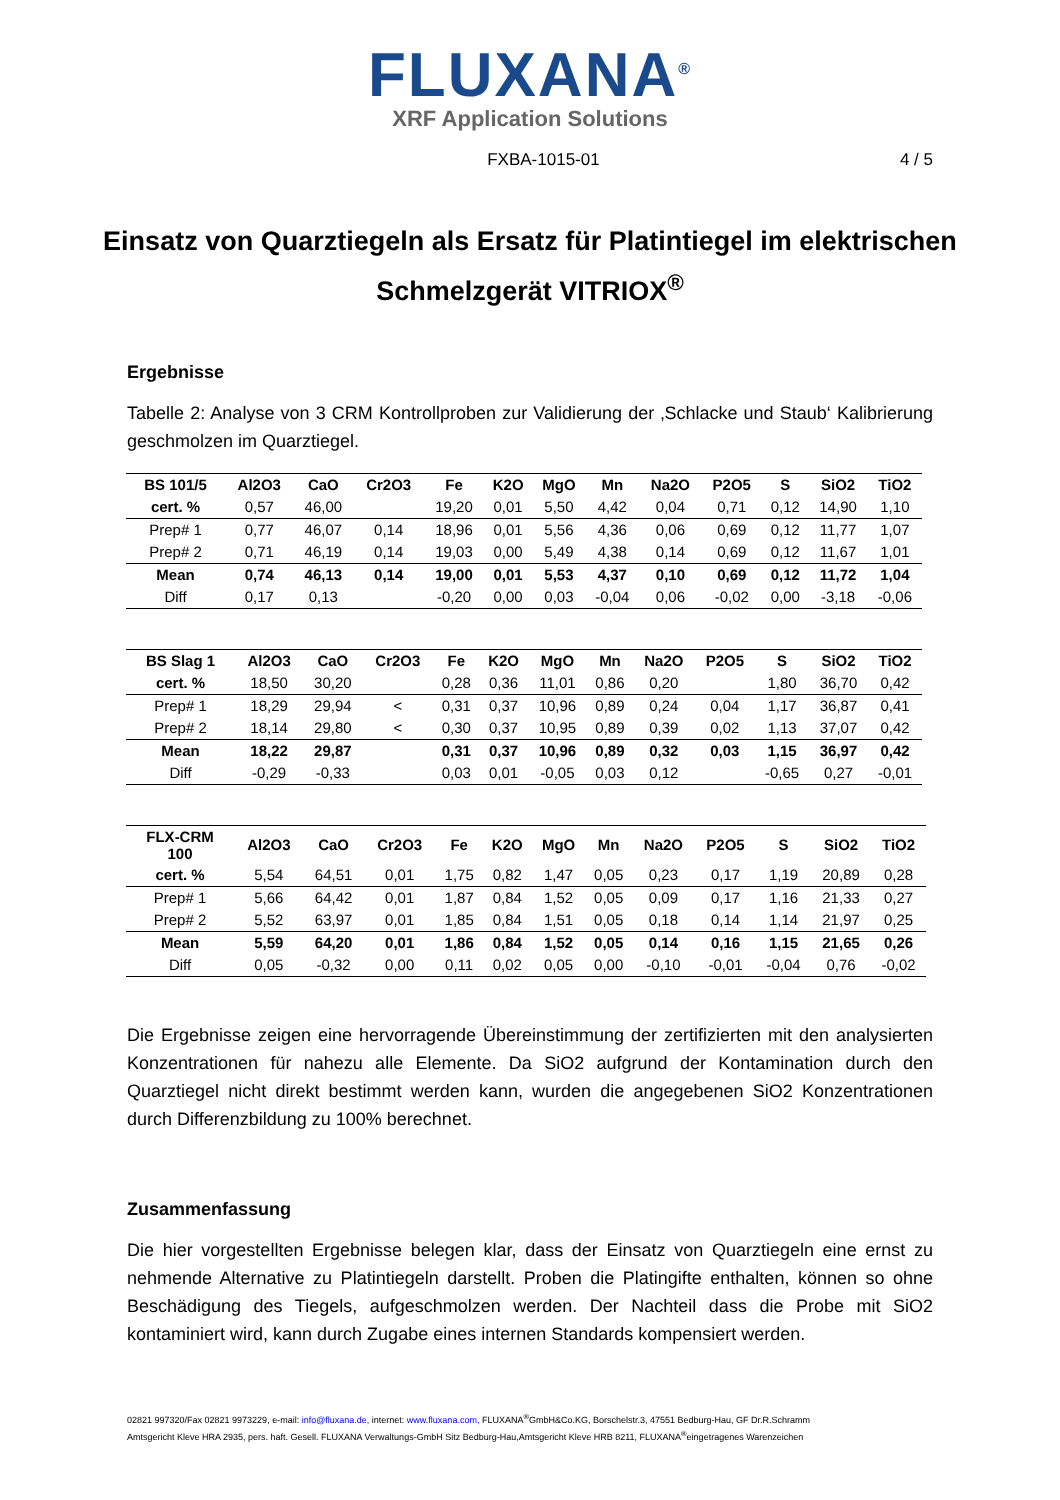FLUXANA<sup>®</sup>
XRF Application Solutions
FXBA-1015-01 4 / 5
Einsatz von Quarztiegeln als Ersatz für Platintiegel im elektrischen Schmelzgerät VITRIOX<sup>®</sup>
Ergebnisse
Tabelle 2: Analyse von 3 CRM Kontrollproben zur Validierung der ‚Schlacke und Staub‘ Kalibrierung geschmolzen im Quarztiegel.
| BS 101/5 | Al2O3 | CaO | Cr2O3 | Fe | K2O | MgO | Mn | Na2O | P2O5 | S | SiO2 | TiO2 |
| --- | --- | --- | --- | --- | --- | --- | --- | --- | --- | --- | --- | --- |
| cert. % | 0,57 | 46,00 | | 19,20 | 0,01 | 5,50 | 4,42 | 0,04 | 0,71 | 0,12 | 14,90 | 1,10 |
| Prep# 1 | 0,77 | 46,07 | 0,14 | 18,96 | 0,01 | 5,56 | 4,36 | 0,06 | 0,69 | 0,12 | 11,77 | 1,07 |
| Prep# 2 | 0,71 | 46,19 | 0,14 | 19,03 | 0,00 | 5,49 | 4,38 | 0,14 | 0,69 | 0,12 | 11,67 | 1,01 |
| Mean | 0,74 | 46,13 | 0,14 | 19,00 | 0,01 | 5,53 | 4,37 | 0,10 | 0,69 | 0,12 | 11,72 | 1,04 |
| Diff | 0,17 | 0,13 | | -0,20 | 0,00 | 0,03 | -0,04 | 0,06 | -0,02 | 0,00 | -3,18 | -0,06 |
| BS Slag 1 | Al2O3 | CaO | Cr2O3 | Fe | K2O | MgO | Mn | Na2O | P2O5 | S | SiO2 | TiO2 |
| --- | --- | --- | --- | --- | --- | --- | --- | --- | --- | --- | --- | --- |
| cert. % | 18,50 | 30,20 | | 0,28 | 0,36 | 11,01 | 0,86 | 0,20 | | 1,80 | 36,70 | 0,42 |
| Prep# 1 | 18,29 | 29,94 | < | 0,31 | 0,37 | 10,96 | 0,89 | 0,24 | 0,04 | 1,17 | 36,87 | 0,41 |
| Prep# 2 | 18,14 | 29,80 | < | 0,30 | 0,37 | 10,95 | 0,89 | 0,39 | 0,02 | 1,13 | 37,07 | 0,42 |
| Mean | 18,22 | 29,87 | | 0,31 | 0,37 | 10,96 | 0,89 | 0,32 | 0,03 | 1,15 | 36,97 | 0,42 |
| Diff | -0,29 | -0,33 | | 0,03 | 0,01 | -0,05 | 0,03 | 0,12 | | -0,65 | 0,27 | -0,01 |
| FLX-CRM 100 | Al2O3 | CaO | Cr2O3 | Fe | K2O | MgO | Mn | Na2O | P2O5 | S | SiO2 | TiO2 |
| --- | --- | --- | --- | --- | --- | --- | --- | --- | --- | --- | --- | --- |
| cert. % | 5,54 | 64,51 | 0,01 | 1,75 | 0,82 | 1,47 | 0,05 | 0,23 | 0,17 | 1,19 | 20,89 | 0,28 |
| Prep# 1 | 5,66 | 64,42 | 0,01 | 1,87 | 0,84 | 1,52 | 0,05 | 0,09 | 0,17 | 1,16 | 21,33 | 0,27 |
| Prep# 2 | 5,52 | 63,97 | 0,01 | 1,85 | 0,84 | 1,51 | 0,05 | 0,18 | 0,14 | 1,14 | 21,97 | 0,25 |
| Mean | 5,59 | 64,20 | 0,01 | 1,86 | 0,84 | 1,52 | 0,05 | 0,14 | 0,16 | 1,15 | 21,65 | 0,26 |
| Diff | 0,05 | -0,32 | 0,00 | 0,11 | 0,02 | 0,05 | 0,00 | -0,10 | -0,01 | -0,04 | 0,76 | -0,02 |
Die Ergebnisse zeigen eine hervorragende Übereinstimmung der zertifizierten mit den analysierten Konzentrationen für nahezu alle Elemente. Da SiO2 aufgrund der Kontamination durch den Quarztiegel nicht direkt bestimmt werden kann, wurden die angegebenen SiO2 Konzentrationen durch Differenzbildung zu 100% berechnet.
Zusammenfassung
Die hier vorgestellten Ergebnisse belegen klar, dass der Einsatz von Quarztiegeln eine ernst zu nehmende Alternative zu Platintiegeln darstellt. Proben die Platingifte enthalten, können so ohne Beschädigung des Tiegels, aufgeschmolzen werden. Der Nachteil dass die Probe mit SiO2 kontaminiert wird, kann durch Zugabe eines internen Standards kompensiert werden.
02821 997320/Fax 02821 9973229, e-mail: info@fluxana.de, internet: www.fluxana.com, FLUXANA<sup>®</sup>GmbH&Co.KG, Borschelstr.3, 47551 Bedburg-Hau, GF Dr.R.Schramm
Amtsgericht Kleve HRA 2935, pers. haft. Gesell. FLUXANA Verwaltungs-GmbH Sitz Bedburg-Hau,Amtsgericht Kleve HRB 8211, FLUXANA<sup>®</sup>eingetragenes Warenzeichen